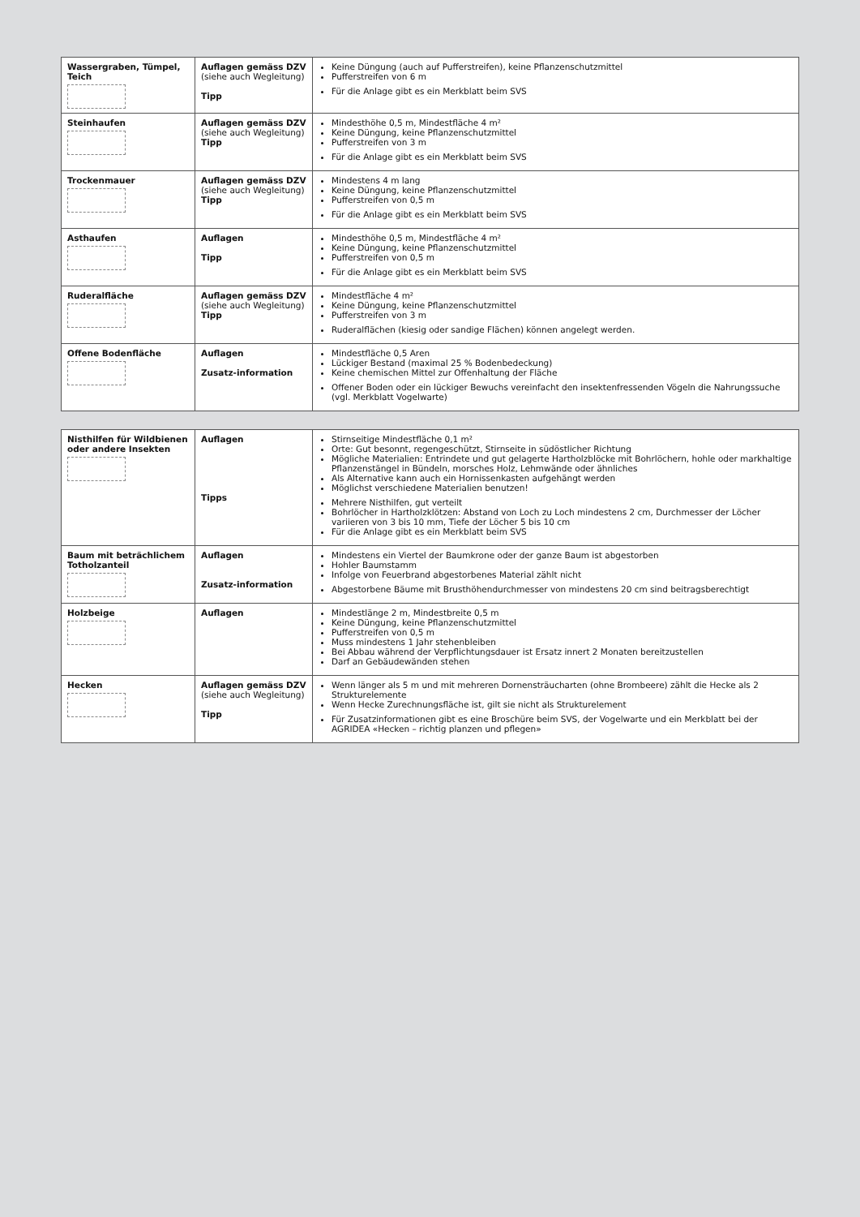| Wassergraben, Tümpel, Teich | Auflagen gemäss DZV (siehe auch Wegleitung) Tipp | Keine Düngung (auch auf Pufferstreifen), keine Pflanzenschutzmittel Pufferstreifen von 6 m Für die Anlage gibt es ein Merkblatt beim SVS |
| Steinhaufen | Auflagen gemäss DZV (siehe auch Wegleitung) Tipp | Mindesthöhe 0,5 m, Mindestfläche 4 m² Keine Düngung, keine Pflanzenschutzmittel Pufferstreifen von 3 m Für die Anlage gibt es ein Merkblatt beim SVS |
| Trockenmauer | Auflagen gemäss DZV (siehe auch Wegleitung) Tipp | Mindestens 4 m lang Keine Düngung, keine Pflanzenschutzmittel Pufferstreifen von 0,5 m Für die Anlage gibt es ein Merkblatt beim SVS |
| Asthaufen | Auflagen Tipp | Mindesthöhe 0,5 m, Mindestfläche 4 m² Keine Düngung, keine Pflanzenschutzmittel Pufferstreifen von 0,5 m Für die Anlage gibt es ein Merkblatt beim SVS |
| Ruderalfläche | Auflagen gemäss DZV (siehe auch Wegleitung) Tipp | Mindestfläche 4 m² Keine Düngung, keine Pflanzenschutzmittel Pufferstreifen von 3 m Ruderalflächen (kiesig oder sandige Flächen) können angelegt werden. |
| Offene Bodenfläche | Auflagen Zusatz-information | Mindestfläche 0,5 Aren Lückiger Bestand (maximal 25 % Bodenbedeckung) Keine chemischen Mittel zur Offenhaltung der Fläche Offener Boden oder ein lückiger Bewuchs vereinfacht den insektenfressenden Vögeln die Nahrungssuche (vgl. Merkblatt Vogelwarte) |
| Nisthilfen für Wildbienen oder andere Insekten | Auflagen Tipps | Stirnseitige Mindestfläche 0,1 m² Orte: Gut besonnt, regengeschützt, Stirnseite in südöstlicher Richtung Mögliche Materialien: Entrindete und gut gelagerte Hartholzblöcke mit Bohrlöchern, hohle oder markhaltige Pflanzenstängel in Bündeln, morsches Holz, Lehmwände oder ähnliches Als Alternative kann auch ein Hornissenkasten aufgehängt werden Möglichst verschiedene Materialien benutzen! Mehrere Nisthilfen, gut verteilt Bohrlöcher in Hartholzklötzen: Abstand von Loch zu Loch mindestens 2 cm, Durchmesser der Löcher variieren von 3 bis 10 mm, Tiefe der Löcher 5 bis 10 cm Für die Anlage gibt es ein Merkblatt beim SVS |
| Baum mit beträchlichem Totholzanteil | Auflagen Zusatz-information | Mindestens ein Viertel der Baumkrone oder der ganze Baum ist abgestorben Hohler Baumstamm Infolge von Feuerbrand abgestorbenes Material zählt nicht Abgestorbene Bäume mit Brusthöhendurchmesser von mindestens 20 cm sind beitragsberechtigt |
| Holzbeige | Auflagen | Mindestlänge 2 m, Mindestbreite 0,5 m Keine Düngung, keine Pflanzenschutzmittel Pufferstreifen von 0,5 m Muss mindestens 1 Jahr stehenbleiben Bei Abbau während der Verpflichtungsdauer ist Ersatz innert 2 Monaten bereitzustellen Darf an Gebäudewänden stehen |
| Hecken | Auflagen gemäss DZV (siehe auch Wegleitung) Tipp | Wenn länger als 5 m und mit mehreren Dornensträucharten (ohne Brombeere) zählt die Hecke als 2 Strukturelemente Wenn Hecke Zurechnungsfläche ist, gilt sie nicht als Strukturelement Für Zusatzinformationen gibt es eine Broschüre beim SVS, der Vogelwarte und ein Merkblatt bei der AGRIDEA «Hecken – richtig planzen und pflegen» |